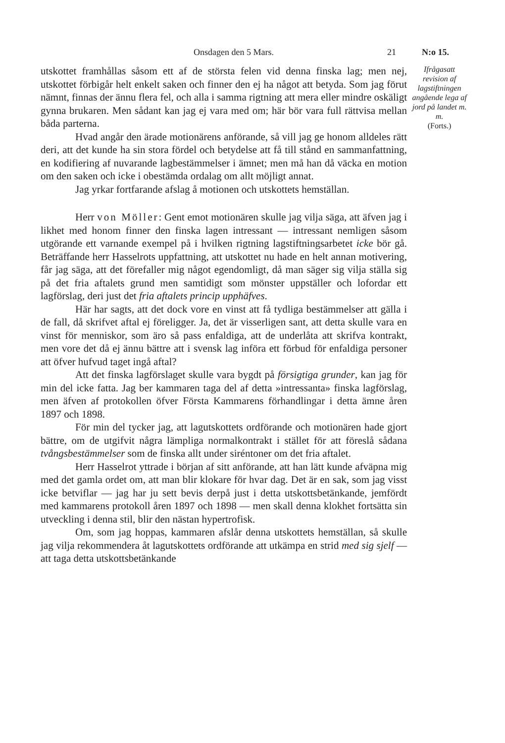Onsdagen den 5 Mars. 21 N:o 15.
utskottet framhållas såsom ett af de största felen vid denna finska lag; men nej, utskottet förbigår helt enkelt saken och finner den ej ha något att betyda. Som jag förut nämnt, finnas der ännu flera fel, och alla i samma rigtning att mera eller mindre oskäligt gynna brukaren. Men sådant kan jag ej vara med om; här bör vara full rättvisa mellan båda parterna.
Hvad angår den ärade motionärens anförande, så vill jag ge honom alldeles rätt deri, att det kunde ha sin stora fördel och betydelse att få till stånd en sammanfattning, en kodifiering af nuvarande lagbestämmelser i ämnet; men må han då väcka en motion om den saken och icke i obestämda ordalag om allt möjligt annat.
Jag yrkar fortfarande afslag å motionen och utskottets hemställan.
Herr von Möller: Gent emot motionären skulle jag vilja säga, att äfven jag i likhet med honom finner den finska lagen intressant — intressant nemligen såsom utgörande ett varnande exempel på i hvilken rigtning lagstiftningsarbetet icke bör gå. Beträffande herr Hasselrots uppfattning, att utskottet nu hade en helt annan motivering, får jag säga, att det förefaller mig något egendomligt, då man säger sig vilja ställa sig på det fria aftalets grund men samtidigt som mönster uppställer och lofordar ett lagförslag, deri just det fria aftalets princip upphäfves.
Här har sagts, att det dock vore en vinst att få tydliga bestämmelser att gälla i de fall, då skrifvet aftal ej föreligger. Ja, det är visserligen sant, att detta skulle vara en vinst för menniskor, som äro så pass enfaldiga, att de underlåta att skrifva kontrakt, men vore det då ej ännu bättre att i svensk lag införa ett förbud för enfaldiga personer att öfver hufvud taget ingå aftal?
Att det finska lagförslaget skulle vara bygdt på försigtiga grunder, kan jag för min del icke fatta. Jag ber kammaren taga del af detta »intressanta» finska lagförslag, men äfven af protokollen öfver Första Kammarens förhandlingar i detta ämne åren 1897 och 1898.
För min del tycker jag, att lagutskottets ordförande och motionären hade gjort bättre, om de utgifvit några lämpliga normalkontrakt i stället för att föreslå sådana tvångsbestämmelser som de finska allt under siréntoner om det fria aftalet.
Herr Hasselrot yttrade i början af sitt anförande, att han lätt kunde afväpna mig med det gamla ordet om, att man blir klokare för hvar dag. Det är en sak, som jag visst icke betviflar — jag har ju sett bevis derpå just i detta utskottsbetänkande, jemfördt med kammarens protokoll åren 1897 och 1898 — men skall denna klokhet fortsätta sin utveckling i denna stil, blir den nästan hypertrofisk.
Om, som jag hoppas, kammaren afslår denna utskottets hemställan, så skulle jag vilja rekommendera åt lagutskottets ordförande att utkämpa en strid med sig sjelf — att taga detta utskottsbetänkande
Ifrågasatt revision af lagstiftningen angående lega af jord på landet m. m.
(Forts.)